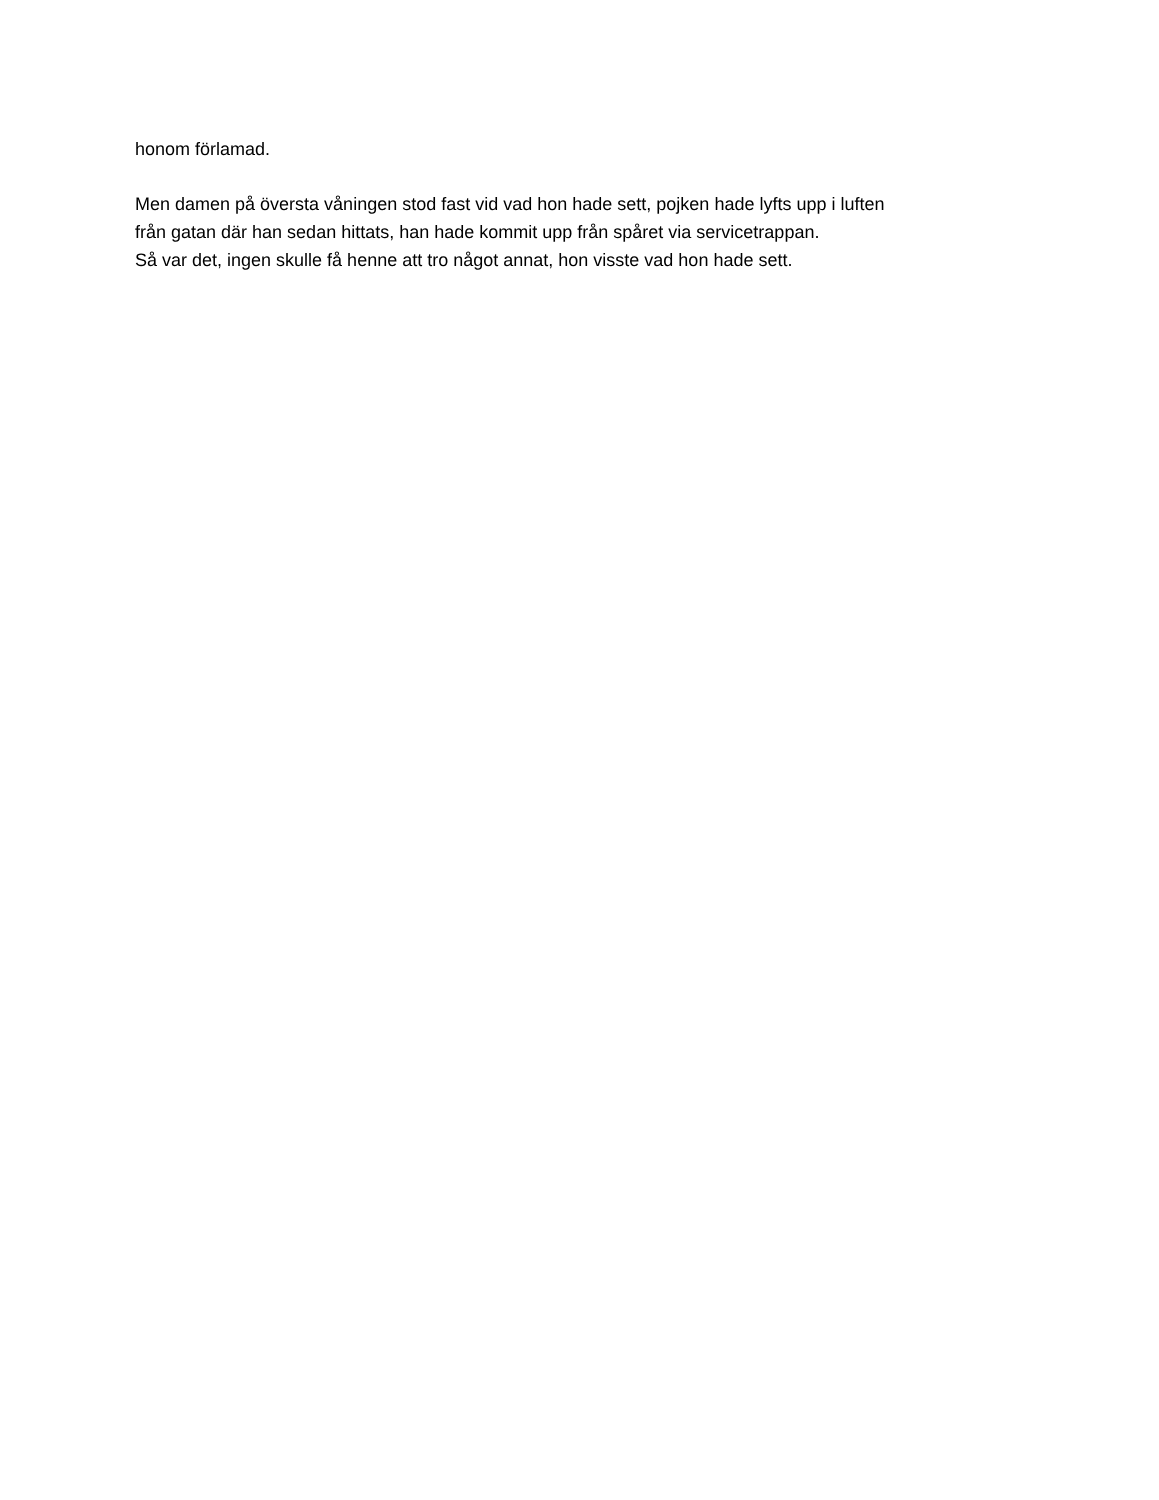honom förlamad.
Men damen på översta våningen stod fast vid vad hon hade sett, pojken hade lyfts upp i luften
från gatan där han sedan hittats, han hade kommit upp från spåret via servicetrappan.
Så var det, ingen skulle få henne att tro något annat, hon visste vad hon hade sett.